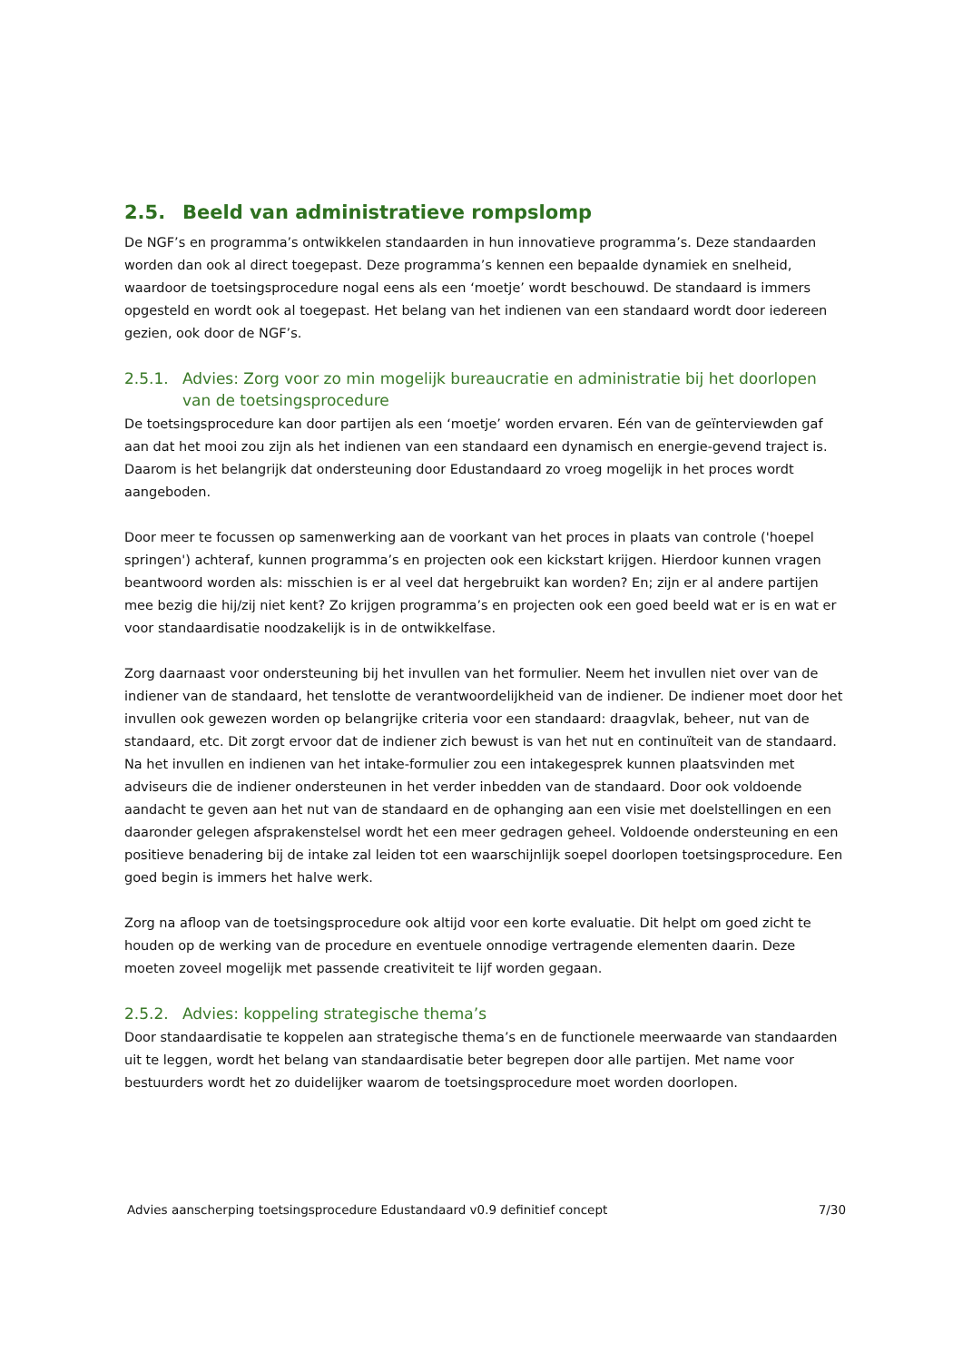2.5. Beeld van administratieve rompslomp
De NGF’s en programma’s ontwikkelen standaarden in hun innovatieve programma’s. Deze standaarden worden dan ook al direct toegepast. Deze programma’s kennen een bepaalde dynamiek en snelheid, waardoor de toetsingsprocedure nogal eens als een ‘moetje’ wordt beschouwd. De standaard is immers opgesteld en wordt ook al toegepast. Het belang van het indienen van een standaard wordt door iedereen gezien, ook door de NGF’s.
2.5.1. Advies: Zorg voor zo min mogelijk bureaucratie en administratie bij het doorlopen van de toetsingsprocedure
De toetsingsprocedure kan door partijen als een ‘moetje’ worden ervaren. Eén van de geïnterviewden gaf aan dat het mooi zou zijn als het indienen van een standaard een dynamisch en energie-gevend traject is. Daarom is het belangrijk dat ondersteuning door Edustandaard zo vroeg mogelijk in het proces wordt aangeboden.
Door meer te focussen op samenwerking aan de voorkant van het proces in plaats van controle ('hoepel springen') achteraf, kunnen programma’s en projecten ook een kickstart krijgen. Hierdoor kunnen vragen beantwoord worden als: misschien is er al veel dat hergebruikt kan worden? En; zijn er al andere partijen mee bezig die hij/zij niet kent? Zo krijgen programma’s en projecten ook een goed beeld wat er is en wat er voor standaardisatie noodzakelijk is in de ontwikkelfase.
Zorg daarnaast voor ondersteuning bij het invullen van het formulier. Neem het invullen niet over van de indiener van de standaard, het tenslotte de verantwoordelijkheid van de indiener. De indiener moet door het invullen ook gewezen worden op belangrijke criteria voor een standaard: draagvlak, beheer, nut van de standaard, etc. Dit zorgt ervoor dat de indiener zich bewust is van het nut en continuïteit van de standaard. Na het invullen en indienen van het intake-formulier zou een intakegesprek kunnen plaatsvinden met adviseurs die de indiener ondersteunen in het verder inbedden van de standaard. Door ook voldoende aandacht te geven aan het nut van de standaard en de ophanging aan een visie met doelstellingen en een daaronder gelegen afsprakenstelsel wordt het een meer gedragen geheel. Voldoende ondersteuning en een positieve benadering bij de intake zal leiden tot een waarschijnlijk soepel doorlopen toetsingsprocedure. Een goed begin is immers het halve werk.
Zorg na afloop van de toetsingsprocedure ook altijd voor een korte evaluatie. Dit helpt om goed zicht te houden op de werking van de procedure en eventuele onnodige vertragende elementen daarin. Deze moeten zoveel mogelijk met passende creativiteit te lijf worden gegaan.
2.5.2. Advies: koppeling strategische thema’s
Door standaardisatie te koppelen aan strategische thema’s en de functionele meerwaarde van standaarden uit te leggen, wordt het belang van standaardisatie beter begrepen door alle partijen. Met name voor bestuurders wordt het zo duidelijker waarom de toetsingsprocedure moet worden doorlopen.
Advies aanscherping toetsingsprocedure Edustandaard v0.9 definitief concept 7/30